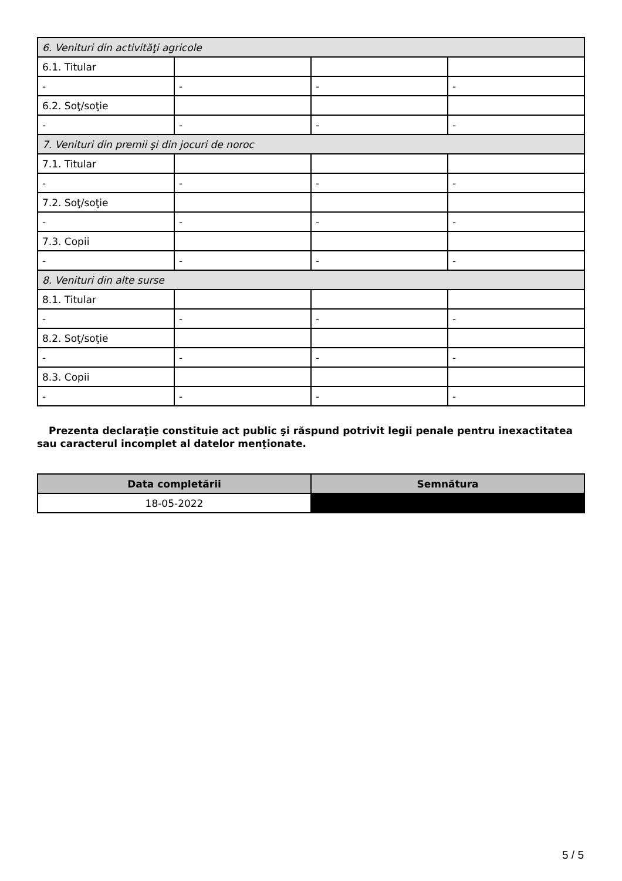| 6. Venituri din activităţi agricole | | | |
| 6.1. Titular | | | |
| - | - | - | - |
| 6.2. Soţ/soţie | | | |
| - | - | - | - |
| 7. Venituri din premii şi din jocuri de noroc | | | |
| 7.1. Titular | | | |
| - | - | - | - |
| 7.2. Soţ/soţie | | | |
| - | - | - | - |
| 7.3. Copii | | | |
| - | - | - | - |
| 8. Venituri din alte surse | | | |
| 8.1. Titular | | | |
| - | - | - | - |
| 8.2. Soţ/soţie | | | |
| - | - | - | - |
| 8.3. Copii | | | |
| - | - | - | - |
Prezenta declaraţie constituie act public şi răspund potrivit legii penale pentru inexactitatea sau caracterul incomplet al datelor menţionate.
| Data completării | Semnătura |
| --- | --- |
| 18-05-2022 | |
5 / 5